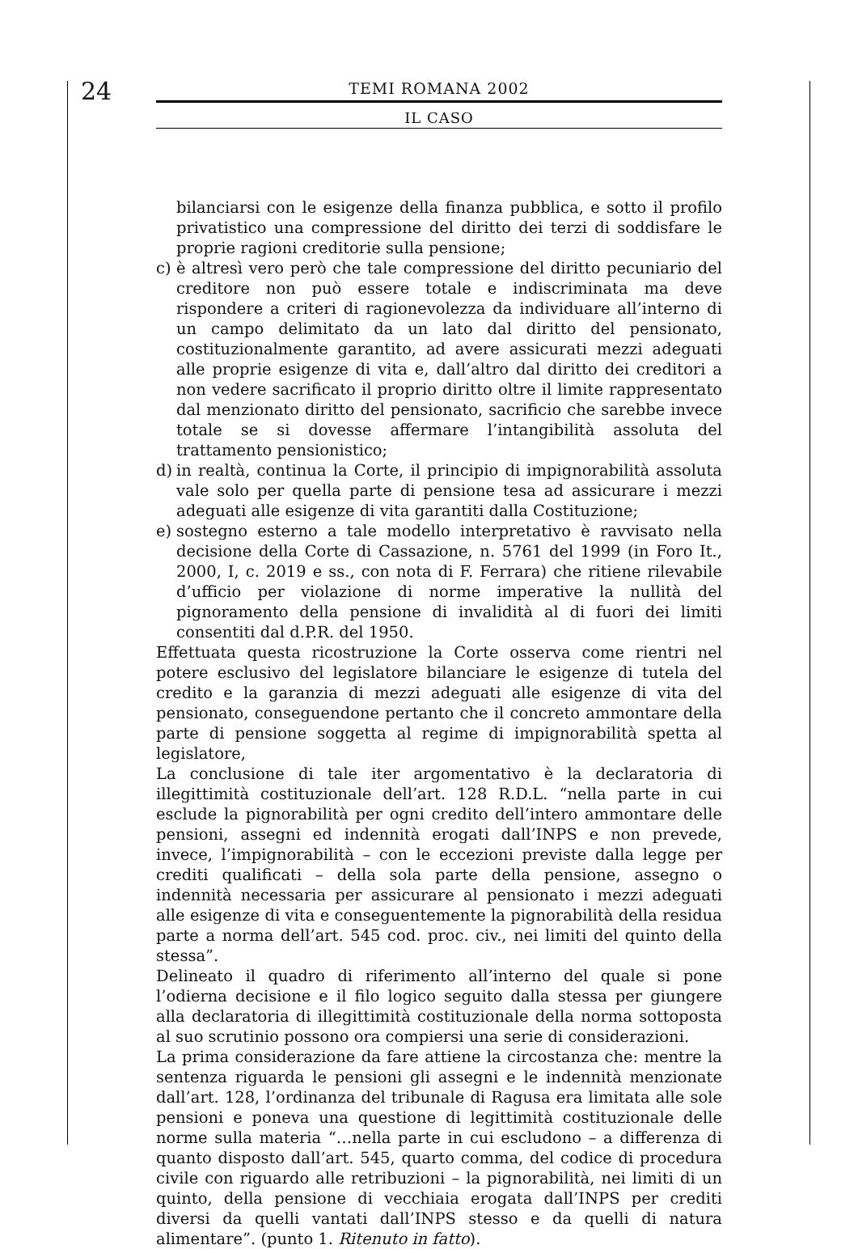24
TEMI ROMANA 2002
IL CASO
bilanciarsi con le esigenze della finanza pubblica, e sotto il profilo privatistico una compressione del diritto dei terzi di soddisfare le proprie ragioni creditorie sulla pensione;
c) è altresì vero però che tale compressione del diritto pecuniario del creditore non può essere totale e indiscriminata ma deve rispondere a criteri di ragionevolezza da individuare all’interno di un campo delimitato da un lato dal diritto del pensionato, costituzionalmente garantito, ad avere assicurati mezzi adeguati alle proprie esigenze di vita e, dall’altro dal diritto dei creditori a non vedere sacrificato il proprio diritto oltre il limite rappresentato dal menzionato diritto del pensionato, sacrificio che sarebbe invece totale se si dovesse affermare l’intangibilità assoluta del trattamento pensionistico;
d) in realtà, continua la Corte, il principio di impignorabilità assoluta vale solo per quella parte di pensione tesa ad assicurare i mezzi adeguati alle esigenze di vita garantiti dalla Costituzione;
e) sostegno esterno a tale modello interpretativo è ravvisato nella decisione della Corte di Cassazione, n. 5761 del 1999 (in Foro It., 2000, I, c. 2019 e ss., con nota di F. Ferrara) che ritiene rilevabile d’ufficio per violazione di norme imperative la nullità del pignoramento della pensione di invalidità al di fuori dei limiti consentiti dal d.P.R. del 1950.
Effettuata questa ricostruzione la Corte osserva come rientri nel potere esclusivo del legislatore bilanciare le esigenze di tutela del credito e la garanzia di mezzi adeguati alle esigenze di vita del pensionato, conseguendone pertanto che il concreto ammontare della parte di pensione soggetta al regime di impignorabilità spetta al legislatore,
La conclusione di tale iter argomentativo è la declaratoria di illegittimità costituzionale dell’art. 128 R.D.L. “nella parte in cui esclude la pignorabilità per ogni credito dell’intero ammontare delle pensioni, assegni ed indennità erogati dall’INPS e non prevede, invece, l’impignorabilità – con le eccezioni previste dalla legge per crediti qualificati – della sola parte della pensione, assegno o indennità necessaria per assicurare al pensionato i mezzi adeguati alle esigenze di vita e conseguentemente la pignorabilità della residua parte a norma dell’art. 545 cod. proc. civ., nei limiti del quinto della stessa”.
Delineato il quadro di riferimento all’interno del quale si pone l’odierna decisione e il filo logico seguito dalla stessa per giungere alla declaratoria di illegittimità costituzionale della norma sottoposta al suo scrutinio possono ora compiersi una serie di considerazioni.
La prima considerazione da fare attiene la circostanza che: mentre la sentenza riguarda le pensioni gli assegni e le indennità menzionate dall’art. 128, l’ordinanza del tribunale di Ragusa era limitata alle sole pensioni e poneva una questione di legittimità costituzionale delle norme sulla materia “…nella parte in cui escludono – a differenza di quanto disposto dall’art. 545, quarto comma, del codice di procedura civile con riguardo alle retribuzioni – la pignorabilità, nei limiti di un quinto, della pensione di vecchiaia erogata dall’INPS per crediti diversi da quelli vantati dall’INPS stesso e da quelli di natura alimentare”. (punto 1. Ritenuto in fatto).